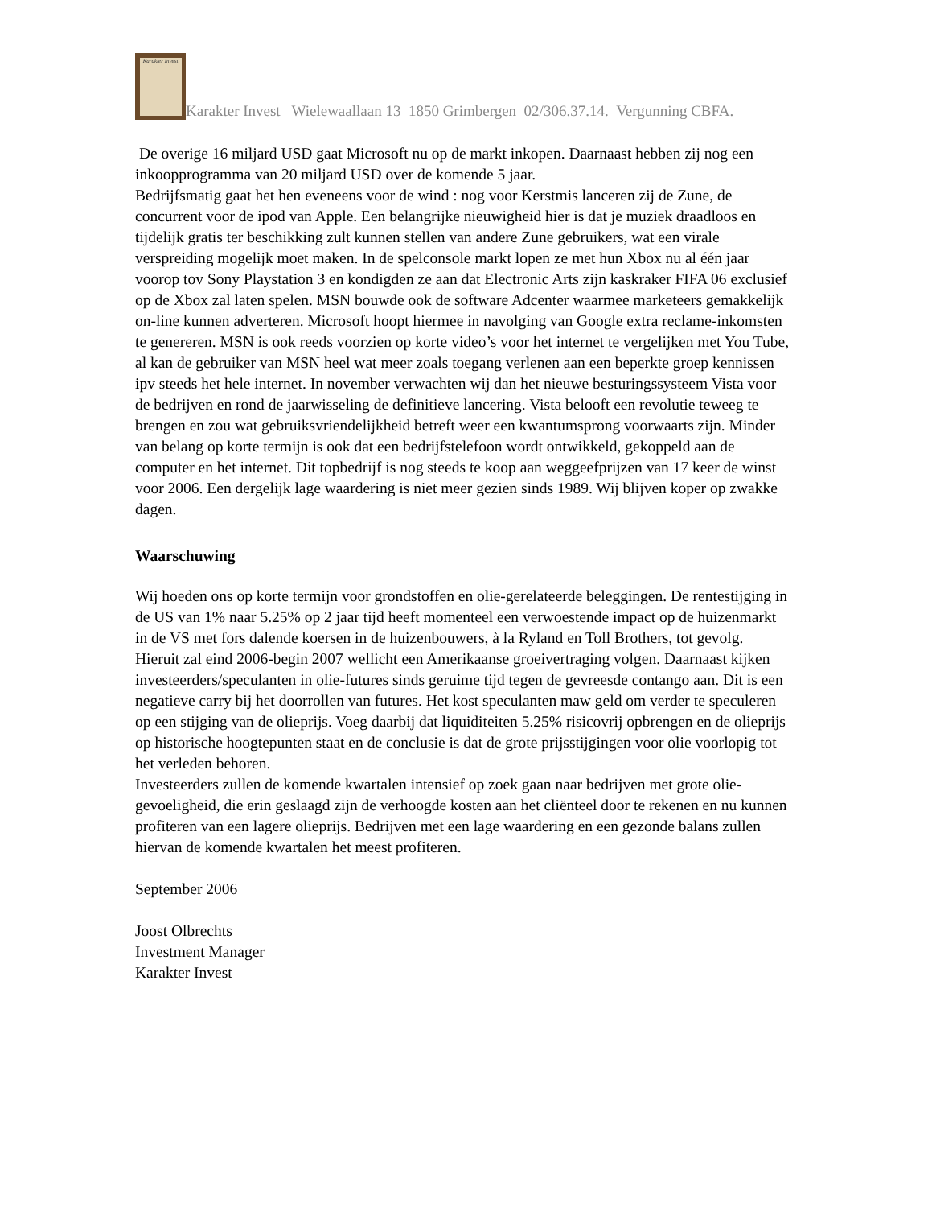Karakter Invest
Karakter Invest Wielewaallaan 13 1850 Grimbergen 02/306.37.14. Vergunning CBFA.
De overige 16 miljard USD gaat Microsoft nu op de markt inkopen. Daarnaast hebben zij nog een inkoopprogramma van 20 miljard USD over de komende 5 jaar.
Bedrijfsmatig gaat het hen eveneens voor de wind : nog voor Kerstmis lanceren zij de Zune, de concurrent voor de ipod van Apple. Een belangrijke nieuwigheid hier is dat je muziek draadloos en tijdelijk gratis ter beschikking zult kunnen stellen van andere Zune gebruikers, wat een virale verspreiding mogelijk moet maken. In de spelconsole markt lopen ze met hun Xbox nu al één jaar voorop tov Sony Playstation 3 en kondigden ze aan dat Electronic Arts zijn kaskraker FIFA 06 exclusief op de Xbox zal laten spelen. MSN bouwde ook de software Adcenter waarmee marketeers gemakkelijk on-line kunnen adverteren. Microsoft hoopt hiermee in navolging van Google extra reclame-inkomsten te genereren. MSN is ook reeds voorzien op korte video’s voor het internet te vergelijken met You Tube, al kan de gebruiker van MSN heel wat meer zoals toegang verlenen aan een beperkte groep kennissen ipv steeds het hele internet. In november verwachten wij dan het nieuwe besturingssysteem Vista voor de bedrijven en rond de jaarwisseling de definitieve lancering. Vista belooft een revolutie teweeg te brengen en zou wat gebruiksvriendelijkheid betreft weer een kwantumsprong voorwaarts zijn. Minder van belang op korte termijn is ook dat een bedrijfstelefoon wordt ontwikkeld, gekoppeld aan de computer en het internet. Dit topbedrijf is nog steeds te koop aan weggeefprijzen van 17 keer de winst voor 2006. Een dergelijk lage waardering is niet meer gezien sinds 1989. Wij blijven koper op zwakke dagen.
Waarschuwing
Wij hoeden ons op korte termijn voor grondstoffen en olie-gerelateerde beleggingen. De rentestijging in de US van 1% naar 5.25% op 2 jaar tijd heeft momenteel een verwoestende impact op de huizenmarkt in de VS met fors dalende koersen in de huizenbouwers, à la Ryland en Toll Brothers, tot gevolg. Hieruit zal eind 2006-begin 2007 wellicht een Amerikaanse groeivertraging volgen. Daarnaast kijken investeerders/speculanten in olie-futures sinds geruime tijd tegen de gevreesde contango aan. Dit is een negatieve carry bij het doorrollen van futures. Het kost speculanten maw geld om verder te speculeren op een stijging van de olieprijs. Voeg daarbij dat liquiditeiten 5.25% risicovrij opbrengen en de olieprijs op historische hoogtepunten staat en de conclusie is dat de grote prijsstijgingen voor olie voorlopig tot het verleden behoren.
Investeerders zullen de komende kwartalen intensief op zoek gaan naar bedrijven met grote olie-gevoeligheid, die erin geslaagd zijn de verhoogde kosten aan het cliënteel door te rekenen en nu kunnen profiteren van een lagere olieprijs. Bedrijven met een lage waardering en een gezonde balans zullen hiervan de komende kwartalen het meest profiteren.
September 2006
Joost Olbrechts
Investment Manager
Karakter Invest